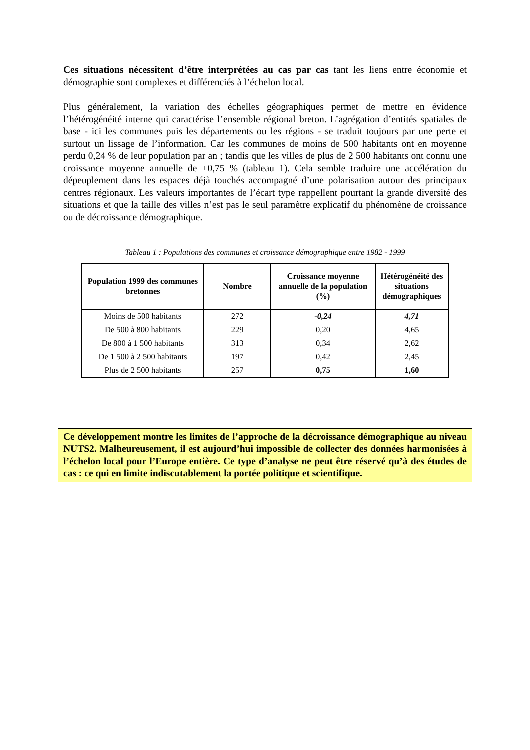Ces situations nécessitent d’être interprétées au cas par cas tant les liens entre économie et démographie sont complexes et différenciés à l’échelon local.
Plus généralement, la variation des échelles géographiques permet de mettre en évidence l’hétérogénéité interne qui caractérise l’ensemble régional breton. L’agrégation d’entités spatiales de base - ici les communes puis les départements ou les régions - se traduit toujours par une perte et surtout un lissage de l’information. Car les communes de moins de 500 habitants ont en moyenne perdu 0,24 % de leur population par an ; tandis que les villes de plus de 2 500 habitants ont connu une croissance moyenne annuelle de +0,75 % (tableau 1). Cela semble traduire une accélération du dépeuplement dans les espaces déjà touchés accompagné d’une polarisation autour des principaux centres régionaux. Les valeurs importantes de l’écart type rappellent pourtant la grande diversité des situations et que la taille des villes n’est pas le seul paramètre explicatif du phénomène de croissance ou de décroissance démographique.
Tableau 1 : Populations des communes et croissance démographique entre 1982 - 1999
| Population 1999 des communes bretonnes | Nombre | Croissance moyenne annuelle de la population (%) | Hétérogénéité des situations démographiques |
| --- | --- | --- | --- |
| Moins de 500 habitants | 272 | -0,24 | 4,71 |
| De 500 à 800 habitants | 229 | 0,20 | 4,65 |
| De 800 à 1 500 habitants | 313 | 0,34 | 2,62 |
| De 1 500 à 2 500 habitants | 197 | 0,42 | 2,45 |
| Plus de 2 500 habitants | 257 | 0,75 | 1,60 |
Ce développement montre les limites de l’approche de la décroissance démographique au niveau NUTS2. Malheureusement, il est aujourd’hui impossible de collecter des données harmonisées à l’échelon local pour l’Europe entière. Ce type d’analyse ne peut être réservé qu’à des études de cas : ce qui en limite indiscutablement la portée politique et scientifique.